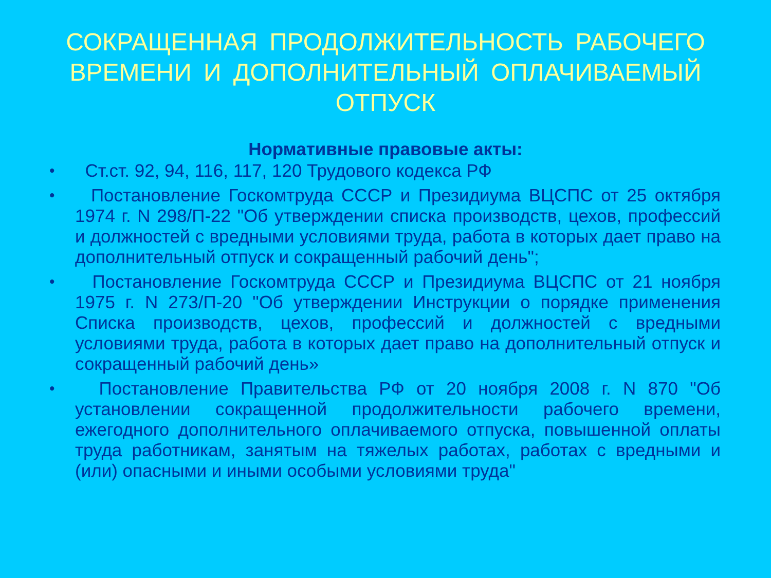СОКРАЩЕННАЯ ПРОДОЛЖИТЕЛЬНОСТЬ РАБОЧЕГО ВРЕМЕНИ И ДОПОЛНИТЕЛЬНЫЙ ОПЛАЧИВАЕМЫЙ ОТПУСК
Нормативные правовые акты:
• Ст.ст. 92, 94, 116, 117, 120 Трудового кодекса РФ
• Постановление Госкомтруда СССР и Президиума ВЦСПС от 25 октября 1974 г. N 298/П-22 "Об утверждении списка производств, цехов, профессий и должностей с вредными условиями труда, работа в которых дает право на дополнительный отпуск и сокращенный рабочий день";
• Постановление Госкомтруда СССР и Президиума ВЦСПС от 21 ноября 1975 г. N 273/П-20 "Об утверждении Инструкции о порядке применения Списка производств, цехов, профессий и должностей с вредными условиями труда, работа в которых дает право на дополнительный отпуск и сокращенный рабочий день»
• Постановление Правительства РФ от 20 ноября 2008 г. N 870 "Об установлении сокращенной продолжительности рабочего времени, ежегодного дополнительного оплачиваемого отпуска, повышенной оплаты труда работникам, занятым на тяжелых работах, работах с вредными и (или) опасными и иными особыми условиями труда"